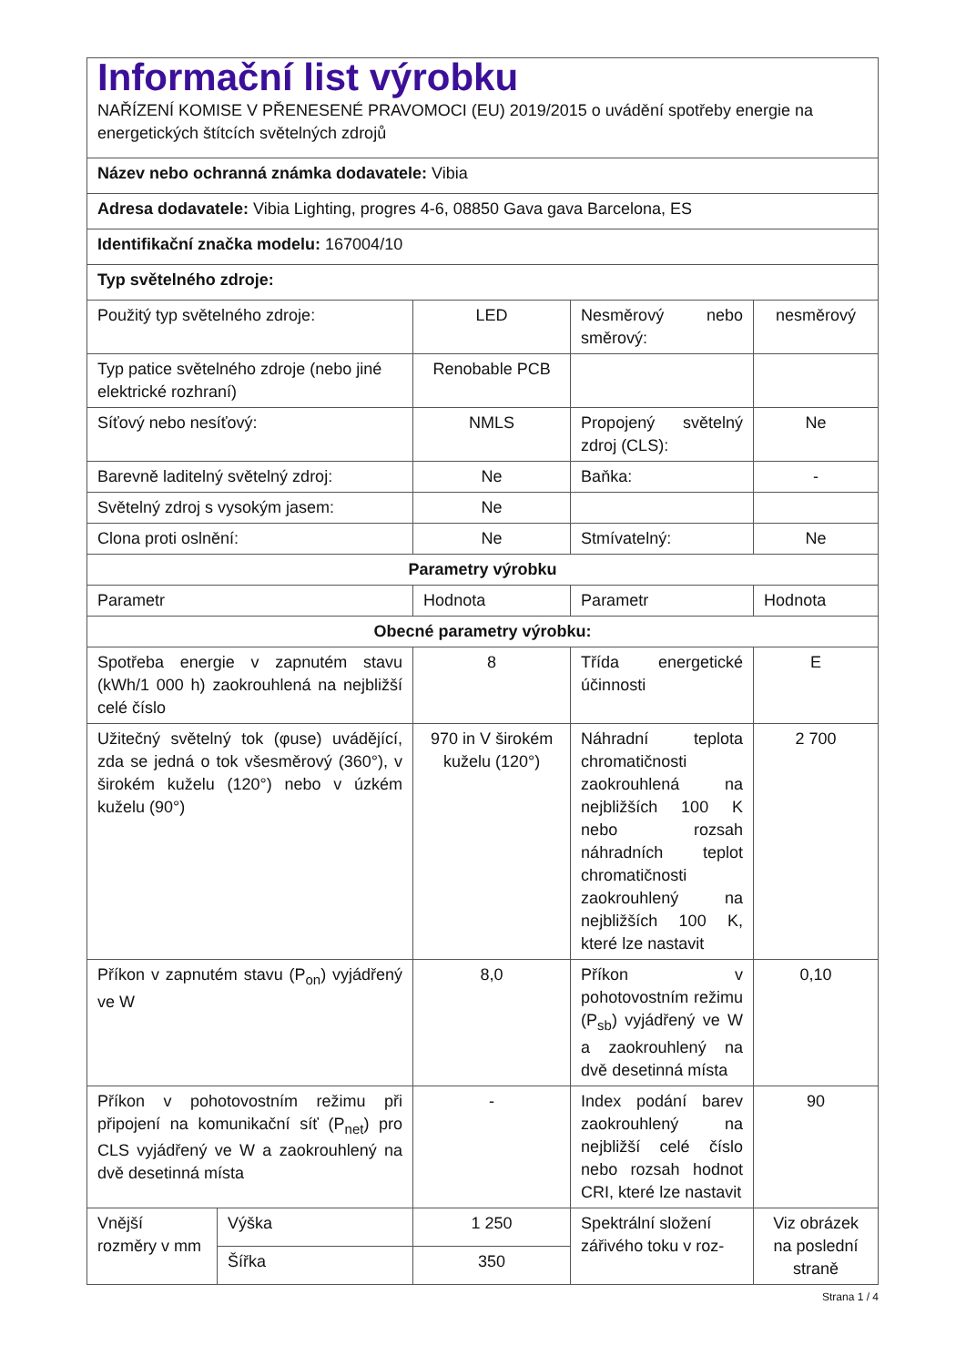| Informační list výrobku NAŘÍZENÍ KOMISE V PŘENESENÉ PRAVOMOCI (EU) 2019/2015 o uvádění spotřeby energie na energetických štítcích světelných zdrojů | | | | |
| Název nebo ochranná známka dodavatele: Vibia | | | | |
| Adresa dodavatele: Vibia Lighting, progres 4-6, 08850 Gava gava Barcelona, ES | | | | |
| Identifikační značka modelu: 167004/10 | | | | |
| Typ světelného zdroje: | | | | |
| Použitý typ světelného zdroje: | | LED | Nesměrový nebo směrový: | nesměrový |
| Typ patice světelného zdroje (nebo jiné elektrické rozhraní) | | Renobable PCB | | |
| Síťový nebo nesíťový: | | NMLS | Propojený světelný zdroj (CLS): | Ne |
| Barevně laditelný světelný zdroj: | | Ne | Baňka: | - |
| Světelný zdroj s vysokým jasem: | | Ne | | |
| Clona proti oslnění: | | Ne | Stmívatelný: | Ne |
| Parametry výrobku | | | | |
| Parametr | | Hodnota | Parametr | Hodnota |
| Obecné parametry výrobku: | | | | |
| Spotřeba energie v zapnutém stavu (kWh/1 000 h) zaokrouhlená na nejbližší celé číslo | | 8 | Třída energetické účinnosti | E |
| Užitečný světelný tok (φuse) uvádějící, zda se jedná o tok všesměrový (360°), v širokém kuželu (120°) nebo v úzkém kuželu (90°) | | 970 in V širokém kuželu (120°) | Náhradní teplota chromatičnosti zaokrouhlená na nejbližších 100 K nebo rozsah náhradních teplot chromatičnosti zaokrouhlený na nejbližších 100 K, které lze nastavit | 2 700 |
| Příkon v zapnutém stavu (P<sub>on</sub>) vyjádřený ve W | | 8,0 | Příkon v pohotovostním režimu (P<sub>sb</sub>) vyjádřený ve W a zaokrouhlený na dvě desetinná místa | 0,10 |
| Příkon v pohotovostním režimu při připojení na komunikační síť (P<sub>net</sub>) pro CLS vyjádřený ve W a zaokrouhlený na dvě desetinná místa | | - | Index podání barev zaokrouhlený na nejbližší celé číslo nebo rozsah hodnot CRI, které lze nastavit | 90 |
| Vnější rozměry v mm | Výška | 1 250 | Spektrální složení zářivého toku v roz- | Viz obrázek na poslední straně |
| | Šířka | 350 | | |
Strana 1 / 4